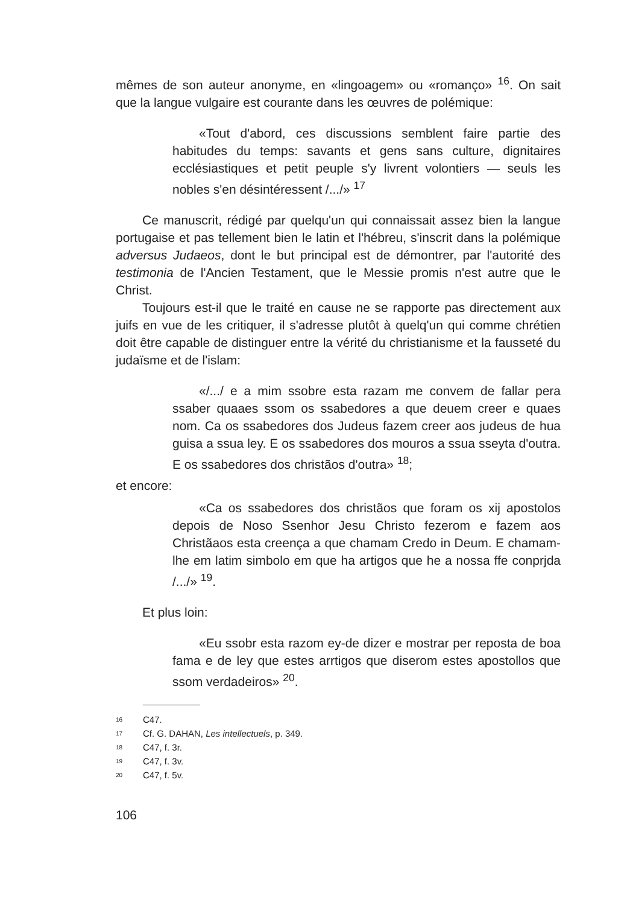mêmes de son auteur anonyme, en «lingoagem» ou «romanço» <sup>16</sup>. On sait que la langue vulgaire est courante dans les œuvres de polémique:
«Tout d'abord, ces discussions semblent faire partie des habitudes du temps: savants et gens sans culture, dignitaires ecclésiastiques et petit peuple s'y livrent volontiers — seuls les nobles s'en désintéressent /.../» <sup>17</sup>
Ce manuscrit, rédigé par quelqu'un qui connaissait assez bien la langue portugaise et pas tellement bien le latin et l'hébreu, s'inscrit dans la polémique adversus Judaeos, dont le but principal est de démontrer, par l'autorité des testimonia de l'Ancien Testament, que le Messie promis n'est autre que le Christ.
Toujours est-il que le traité en cause ne se rapporte pas directement aux juifs en vue de les critiquer, il s'adresse plutôt à quelq'un qui comme chrétien doit être capable de distinguer entre la vérité du christianisme et la fausseté du judaïsme et de l'islam:
«/.../ e a mim ssobre esta razam me convem de fallar pera ssaber quaaes ssom os ssabedores a que deuem creer e quaes nom. Ca os ssabedores dos Judeus fazem creer aos judeus de hua guisa a ssua ley. E os ssabedores dos mouros a ssua sseyta d'outra. E os ssabedores dos christãos d'outra» <sup>18</sup>;
et encore:
«Ca os ssabedores dos christãos que foram os xij apostolos depois de Noso Ssenhor Jesu Christo fezerom e fazem aos Christãaos esta creença a que chamam Credo in Deum. E chamam-lhe em latim simbolo em que ha artigos que he a nossa ffe conprjda /.../» <sup>19</sup>.
Et plus loin:
«Eu ssobr esta razom ey-de dizer e mostrar per reposta de boa fama e de ley que estes arrtigos que diserom estes apostollos que ssom verdadeiros» <sup>20</sup>.
16 C47.
17 Cf. G. DAHAN, Les intellectuels, p. 349.
18 C47, f. 3r.
19 C47, f. 3v.
20 C47, f. 5v.
106